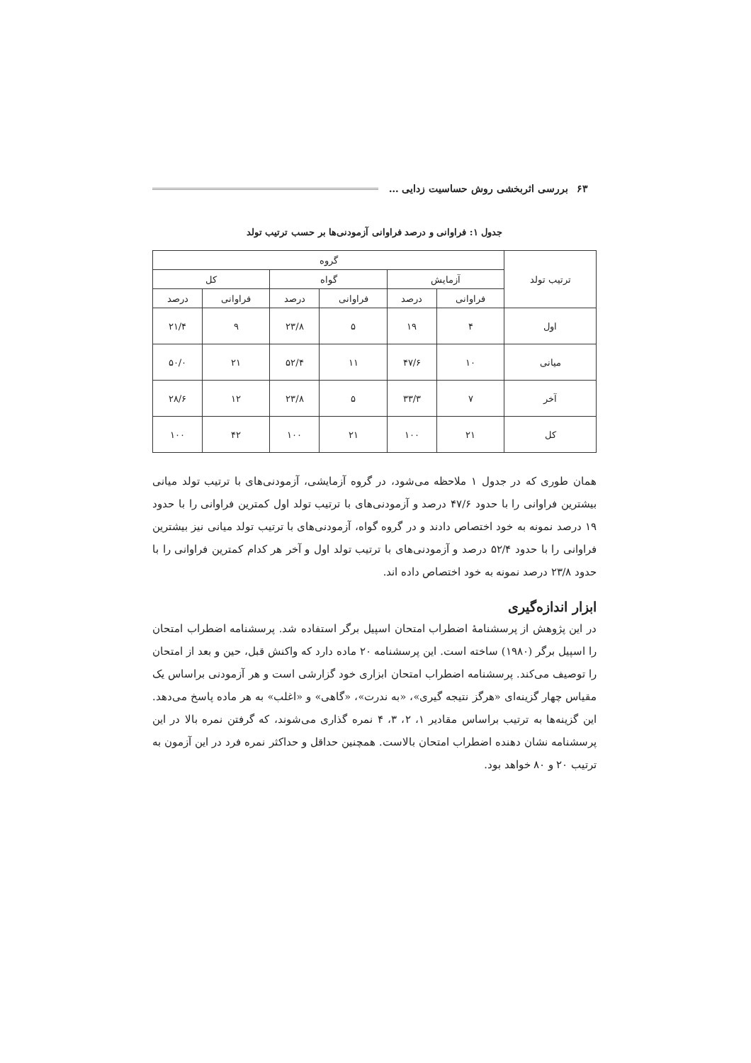بررسی اثربخشی روش حساسیت زدایی … ۶۳
جدول ۱: فراوانی و درصد فراوانی آزمودنی‌ها بر حسب ترتیب تولد
| ترتیب تولد | گروه | | | | | |
| --- | --- | --- | --- | --- | --- | --- |
| | آزمایش | | گواه | | کل | |
| | فراوانی | درصد | فراوانی | درصد | فراوانی | درصد |
| اول | ۴ | ۱۹ | ۵ | ۲۳/۸ | ۹ | ۲۱/۴ |
| میانی | ۱۰ | ۴۷/۶ | ۱۱ | ۵۲/۴ | ۲۱ | ۵۰/۰ |
| آخر | ۷ | ۳۳/۳ | ۵ | ۲۳/۸ | ۱۲ | ۲۸/۶ |
| کل | ۲۱ | ۱۰۰ | ۲۱ | ۱۰۰ | ۴۲ | ۱۰۰ |
همان طوری که در جدول ۱ ملاحظه می‌شود، در گروه آزمایشی، آزمودنی‌های با ترتیب تولد میانی بیشترین فراوانی را با حدود ۴۷/۶ درصد و آزمودنی‌های با ترتیب تولد اول کمترین فراوانی را با حدود ۱۹ درصد نمونه به خود اختصاص دادند و در گروه گواه، آزمودنی‌های با ترتیب تولد میانی نیز بیشترین فراوانی را با حدود ۵۲/۴ درصد و آزمودنی‌های با ترتیب تولد اول و آخر هر کدام کمترین فراوانی را با حدود ۲۳/۸ درصد نمونه به خود اختصاص داده اند.
ابزار اندازه‌گیری
در این پژوهش از پرسشنامهٔ اضطراب امتحان اسپیل برگر استفاده شد. پرسشنامه اضطراب امتحان را اسپیل برگر (۱۹۸۰) ساخته است. این پرسشنامه ۲۰ ماده دارد که واکنش قبل، حین و بعد از امتحان را توصیف می‌کند. پرسشنامه اضطراب امتحان ابزاری خود گزارشی است و هر آزمودنی براساس یک مقیاس چهار گزینه‌ای «هرگز نتیجه گیری»، «به ندرت»، «گاهی» و «اغلب» به هر ماده پاسخ می‌دهد. این گزینه‌ها به ترتیب براساس مقادیر ۱، ۲، ۳، ۴ نمره گذاری می‌شوند، که گرفتن نمره بالا در این پرسشنامه نشان دهنده اضطراب امتحان بالاست. همچنین حداقل و حداکثر نمره فرد در این آزمون به ترتیب ۲۰ و ۸۰ خواهد بود.